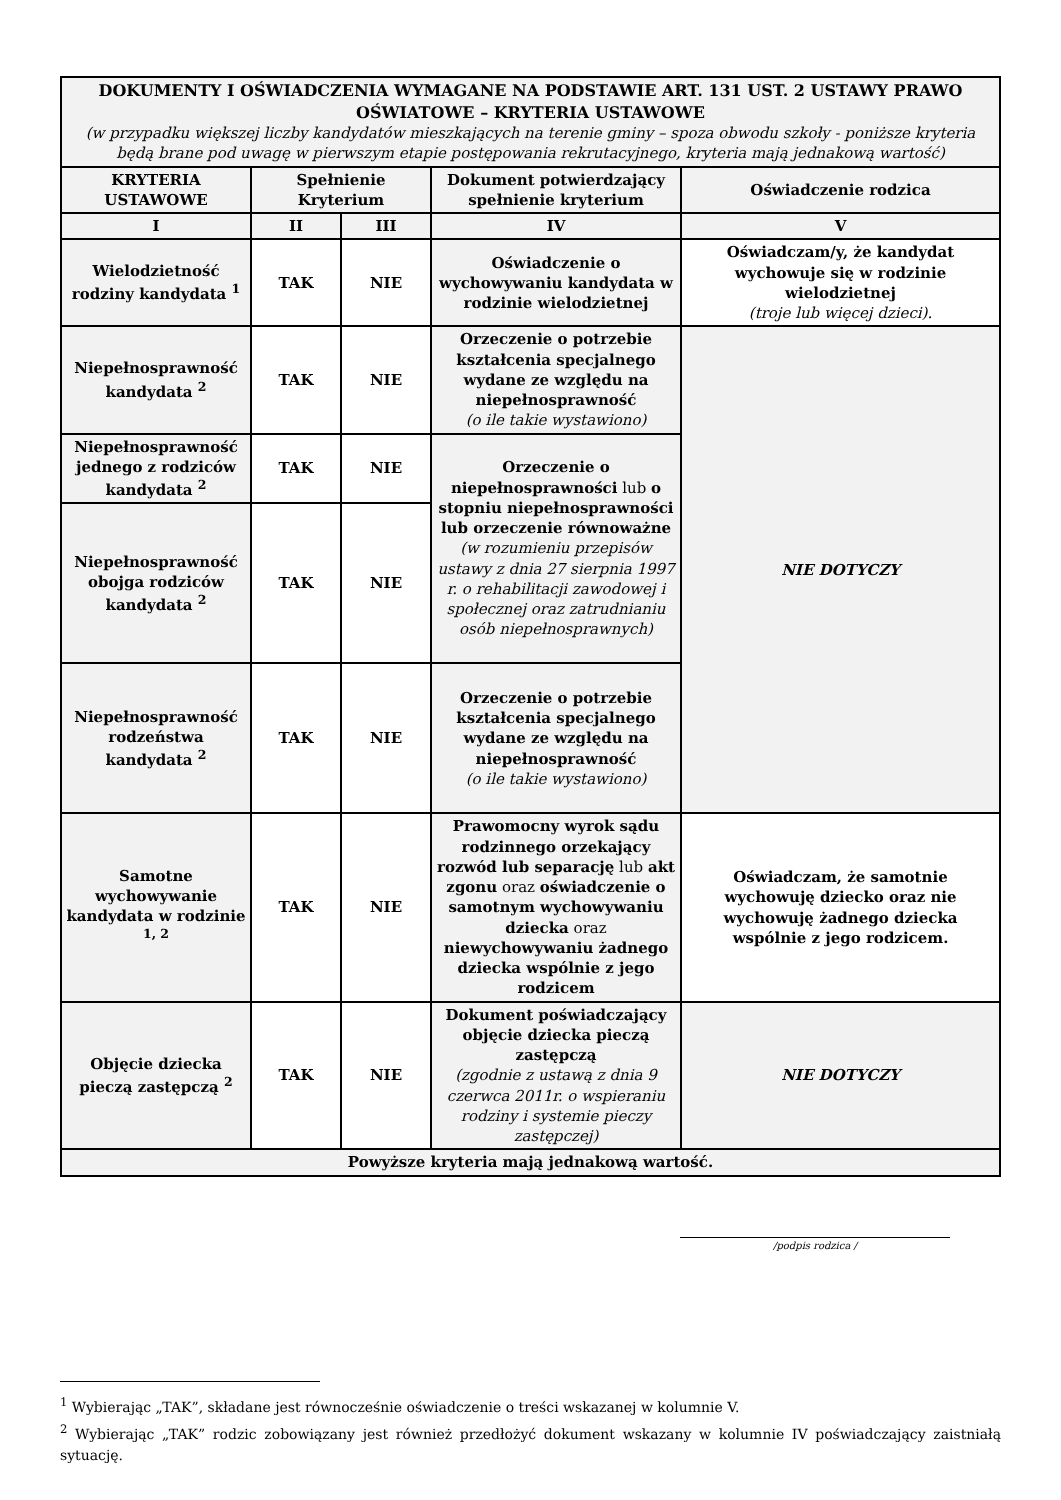| DOKUMENTY I OŚWIADCZENIA WYMAGANE NA PODSTAWIE ART. 131 UST. 2 USTAWY PRAWO OŚWIATOWE – KRYTERIA USTAWOWE (w przypadku większej liczby kandydatów mieszkających na terenie gminy – spoza obwodu szkoły - poniższe kryteria będą brane pod uwagę w pierwszym etapie postępowania rekrutacyjnego, kryteria mają jednakową wartość) | | | | |
| KRYTERIA USTAWOWE | Spełnienie Kryterium | | Dokument potwierdzający spełnienie kryterium | Oświadczenie rodzica |
| I | II | III | IV | V |
| Wielodzietność rodziny kandydata <sup>1</sup> | TAK | NIE | Oświadczenie o wychowywaniu kandydata w rodzinie wielodzietnej | Oświadczam/y, że kandydat wychowuje się w rodzinie wielodzietnej (troje lub więcej dzieci). |
| Niepełnosprawność kandydata <sup>2</sup> | TAK | NIE | Orzeczenie o potrzebie kształcenia specjalnego wydane ze względu na niepełnosprawność (o ile takie wystawiono) | NIE DOTYCZY |
| Niepełnosprawność jednego z rodziców kandydata <sup>2</sup> | TAK | NIE | Orzeczenie o niepełnosprawności lub o stopniu niepełnosprawności lub orzeczenie równoważne (w rozumieniu przepisów ustawy z dnia 27 sierpnia 1997 r. o rehabilitacji zawodowej i społecznej oraz zatrudnianiu osób niepełnosprawnych) | |
| Niepełnosprawność obojga rodziców kandydata <sup>2</sup> | TAK | NIE | | |
| Niepełnosprawność rodzeństwa kandydata <sup>2</sup> | TAK | NIE | Orzeczenie o potrzebie kształcenia specjalnego wydane ze względu na niepełnosprawność (o ile takie wystawiono) | |
| Samotne wychowywanie kandydata w rodzinie <sup>1, 2</sup> | TAK | NIE | Prawomocny wyrok sądu rodzinnego orzekający rozwód lub separację lub akt zgonu oraz oświadczenie o samotnym wychowywaniu dziecka oraz niewychowywaniu żadnego dziecka wspólnie z jego rodzicem | Oświadczam, że samotnie wychowuję dziecko oraz nie wychowuję żadnego dziecka wspólnie z jego rodzicem. |
| Objęcie dziecka pieczą zastępczą <sup>2</sup> | TAK | NIE | Dokument poświadczający objęcie dziecka pieczą zastępczą (zgodnie z ustawą z dnia 9 czerwca 2011r. o wspieraniu rodziny i systemie pieczy zastępczej) | NIE DOTYCZY |
| Powyższe kryteria mają jednakową wartość. | | | | |
/podpis rodzica /
<sup>1</sup> Wybierając „TAK”, składane jest równocześnie oświadczenie o treści wskazanej w kolumnie V.
<sup>2</sup> Wybierając „TAK” rodzic zobowiązany jest również przedłożyć dokument wskazany w kolumnie IV poświadczający zaistniałą sytuację.